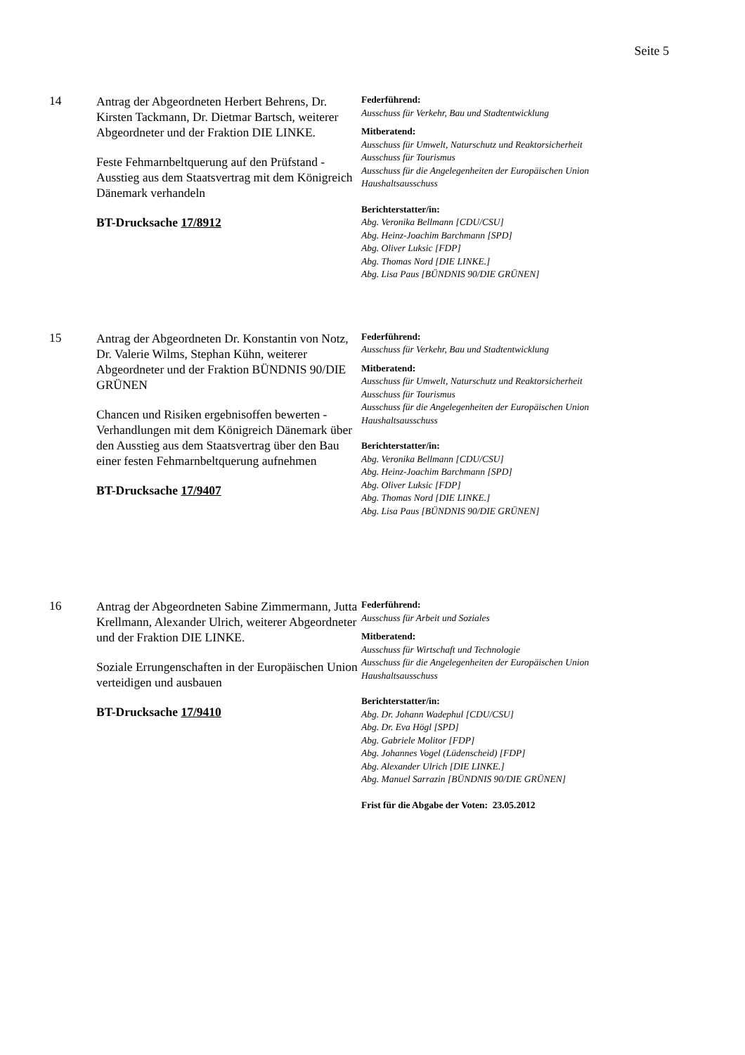Seite 5
14
Antrag der Abgeordneten Herbert Behrens, Dr. Kirsten Tackmann, Dr. Dietmar Bartsch, weiterer Abgeordneter und der Fraktion DIE LINKE.
Feste Fehmarnbeltquerung auf den Prüfstand - Ausstieg aus dem Staatsvertrag mit dem Königreich Dänemark verhandeln
BT-Drucksache 17/8912
Federführend:
Ausschuss für Verkehr, Bau und Stadtentwicklung
Mitberatend:
Ausschuss für Umwelt, Naturschutz und Reaktorsicherheit
Ausschuss für Tourismus
Ausschuss für die Angelegenheiten der Europäischen Union
Haushaltsausschuss
Berichterstatter/in:
Abg. Veronika Bellmann [CDU/CSU]
Abg. Heinz-Joachim Barchmann [SPD]
Abg. Oliver Luksic [FDP]
Abg. Thomas Nord [DIE LINKE.]
Abg. Lisa Paus [BÜNDNIS 90/DIE GRÜNEN]
15
Antrag der Abgeordneten Dr. Konstantin von Notz, Dr. Valerie Wilms, Stephan Kühn, weiterer Abgeordneter und der Fraktion BÜNDNIS 90/DIE GRÜNEN
Chancen und Risiken ergebnisoffen bewerten - Verhandlungen mit dem Königreich Dänemark über den Ausstieg aus dem Staatsvertrag über den Bau einer festen Fehmarnbeltquerung aufnehmen
BT-Drucksache 17/9407
Federführend:
Ausschuss für Verkehr, Bau und Stadtentwicklung
Mitberatend:
Ausschuss für Umwelt, Naturschutz und Reaktorsicherheit
Ausschuss für Tourismus
Ausschuss für die Angelegenheiten der Europäischen Union
Haushaltsausschuss
Berichterstatter/in:
Abg. Veronika Bellmann [CDU/CSU]
Abg. Heinz-Joachim Barchmann [SPD]
Abg. Oliver Luksic [FDP]
Abg. Thomas Nord [DIE LINKE.]
Abg. Lisa Paus [BÜNDNIS 90/DIE GRÜNEN]
16
Antrag der Abgeordneten Sabine Zimmermann, Jutta Krellmann, Alexander Ulrich, weiterer Abgeordneter und der Fraktion DIE LINKE.
Soziale Errungenschaften in der Europäischen Union verteidigen und ausbauen
BT-Drucksache 17/9410
Federführend:
Ausschuss für Arbeit und Soziales
Mitberatend:
Ausschuss für Wirtschaft und Technologie
Ausschuss für die Angelegenheiten der Europäischen Union
Haushaltsausschuss
Berichterstatter/in:
Abg. Dr. Johann Wadephul [CDU/CSU]
Abg. Dr. Eva Högl [SPD]
Abg. Gabriele Molitor [FDP]
Abg. Johannes Vogel (Lüdenscheid) [FDP]
Abg. Alexander Ulrich [DIE LINKE.]
Abg. Manuel Sarrazin [BÜNDNIS 90/DIE GRÜNEN]
Frist für die Abgabe der Voten: 23.05.2012